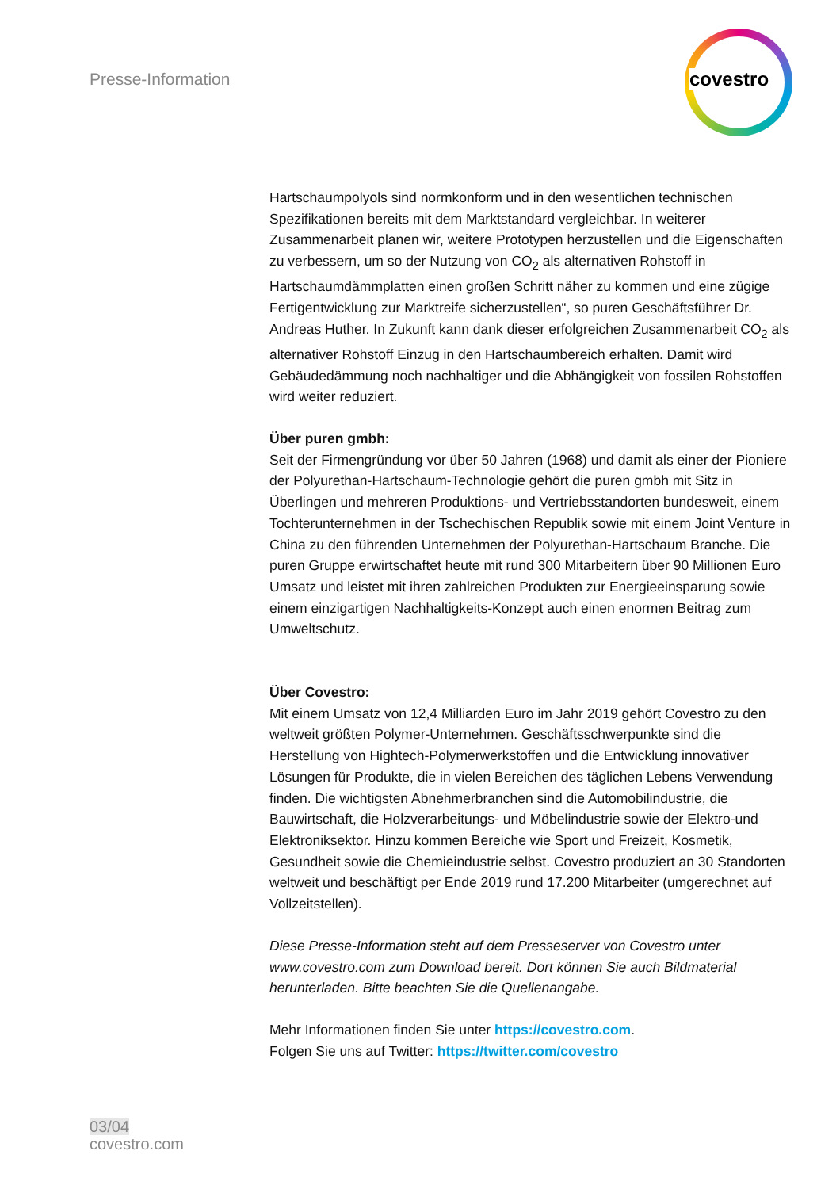Presse-Information
covestro
Hartschaumpolyols sind normkonform und in den wesentlichen technischen Spezifikationen bereits mit dem Marktstandard vergleichbar. In weiterer Zusammenarbeit planen wir, weitere Prototypen herzustellen und die Eigenschaften zu verbessern, um so der Nutzung von CO<sub>2</sub> als alternativen Rohstoff in Hartschaumdämmplatten einen großen Schritt näher zu kommen und eine zügige Fertigentwicklung zur Marktreife sicherzustellen“, so puren Geschäftsführer Dr. Andreas Huther. In Zukunft kann dank dieser erfolgreichen Zusammenarbeit CO<sub>2</sub> als alternativer Rohstoff Einzug in den Hartschaumbereich erhalten. Damit wird Gebäudedämmung noch nachhaltiger und die Abhängigkeit von fossilen Rohstoffen wird weiter reduziert.
Über puren gmbh:
Seit der Firmengründung vor über 50 Jahren (1968) und damit als einer der Pioniere der Polyurethan-Hartschaum-Technologie gehört die puren gmbh mit Sitz in Überlingen und mehreren Produktions- und Vertriebsstandorten bundesweit, einem Tochterunternehmen in der Tschechischen Republik sowie mit einem Joint Venture in China zu den führenden Unternehmen der Polyurethan-Hartschaum Branche. Die puren Gruppe erwirtschaftet heute mit rund 300 Mitarbeitern über 90 Millionen Euro Umsatz und leistet mit ihren zahlreichen Produkten zur Energieeinsparung sowie einem einzigartigen Nachhaltigkeits-Konzept auch einen enormen Beitrag zum Umweltschutz.
Über Covestro:
Mit einem Umsatz von 12,4 Milliarden Euro im Jahr 2019 gehört Covestro zu den weltweit größten Polymer-Unternehmen. Geschäftsschwerpunkte sind die Herstellung von Hightech-Polymerwerkstoffen und die Entwicklung innovativer Lösungen für Produkte, die in vielen Bereichen des täglichen Lebens Verwendung finden. Die wichtigsten Abnehmerbranchen sind die Automobilindustrie, die Bauwirtschaft, die Holzverarbeitungs- und Möbelindustrie sowie der Elektro-und Elektroniksektor. Hinzu kommen Bereiche wie Sport und Freizeit, Kosmetik, Gesundheit sowie die Chemieindustrie selbst. Covestro produziert an 30 Standorten weltweit und beschäftigt per Ende 2019 rund 17.200 Mitarbeiter (umgerechnet auf Vollzeitstellen).
Diese Presse-Information steht auf dem Presseserver von Covestro unter www.covestro.com zum Download bereit. Dort können Sie auch Bildmaterial herunterladen. Bitte beachten Sie die Quellenangabe.
Mehr Informationen finden Sie unter https://covestro.com.
Folgen Sie uns auf Twitter: https://twitter.com/covestro
03/04
covestro.com